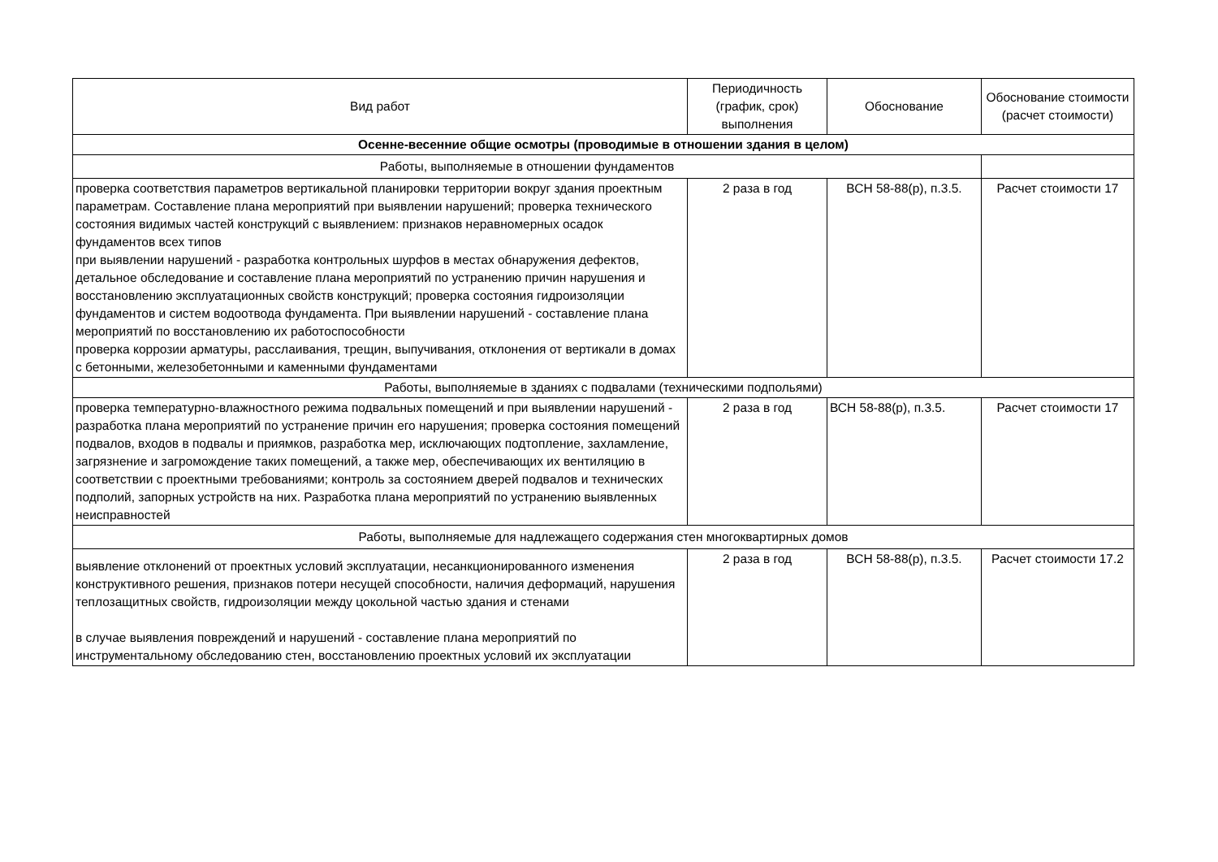| Вид работ | Периодичность (график, срок) выполнения | Обоснование | Обоснование стоимости (расчет стоимости) |
| --- | --- | --- | --- |
| Осенне-весенние общие осмотры (проводимые в отношении здания в целом) | | | |
| Работы, выполняемые в отношении фундаментов | | | |
| проверка соответствия параметров вертикальной планировки территории вокруг здания проектным параметрам. Составление плана мероприятий при выявлении нарушений; проверка технического состояния видимых частей конструкций с выявлением: признаков неравномерных осадок фундаментов всех типов при выявлении нарушений - разработка контрольных шурфов в местах обнаружения дефектов, детальное обследование и составление плана мероприятий по устранению причин нарушения и восстановлению эксплуатационных свойств конструкций; проверка состояния гидроизоляции фундаментов и систем водоотвода фундамента. При выявлении нарушений - составление плана мероприятий по восстановлению их работоспособности проверка коррозии арматуры, расслаивания, трещин, выпучивания, отклонения от вертикали в домах с бетонными, железобетонными и каменными фундаментами | 2 раза в год | ВСН 58-88(р), п.3.5. | Расчет стоимости 17 |
| Работы, выполняемые в зданиях с подвалами (техническими подпольями) | | | |
| проверка температурно-влажностного режима подвальных помещений и при выявлении нарушений - разработка плана мероприятий по устранение причин его нарушения; проверка состояния помещений подвалов, входов в подвалы и приямков, разработка мер, исключающих подтопление, захламление, загрязнение и загромождение таких помещений, а также мер, обеспечивающих их вентиляцию в соответствии с проектными требованиями; контроль за состоянием дверей подвалов и технических подполий, запорных устройств на них. Разработка плана мероприятий по устранению выявленных неисправностей | 2 раза в год | ВСН 58-88(р), п.3.5. | Расчет стоимости 17 |
| Работы, выполняемые для надлежащего содержания стен многоквартирных домов | | | |
| выявление отклонений от проектных условий эксплуатации, несанкционированного изменения конструктивного решения, признаков потери несущей способности, наличия деформаций, нарушения теплозащитных свойств, гидроизоляции между цокольной частью здания и стенами в случае выявления повреждений и нарушений - составление плана мероприятий по инструментальному обследованию стен, восстановлению проектных условий их эксплуатации | 2 раза в год | ВСН 58-88(р), п.3.5. | Расчет стоимости 17.2 |